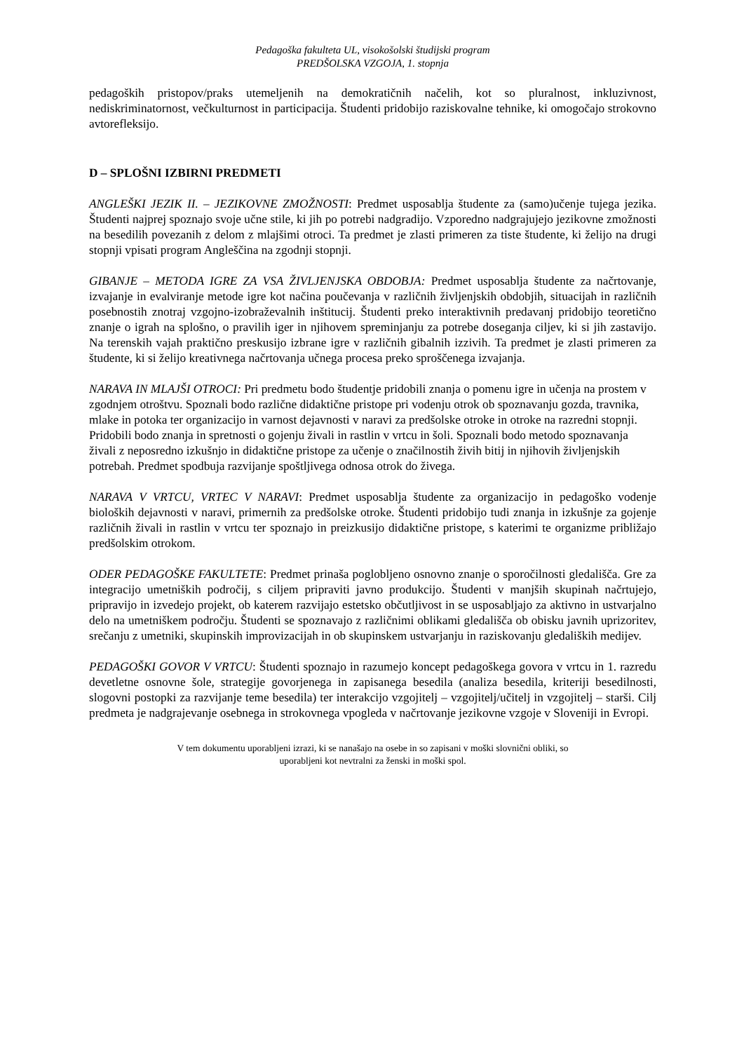Pedagoška fakulteta UL, visokošolski študijski program
PREDŠOLSKA VZGOJA, 1. stopnja
pedagoških pristopov/praks utemeljenih na demokratičnih načelih, kot so pluralnost, inkluzivnost, nediskriminatornost, večkulturnost in participacija. Študenti pridobijo raziskovalne tehnike, ki omogočajo strokovno avtorefleksijo.
D – SPLOŠNI IZBIRNI PREDMETI
ANGLEŠKI JEZIK II. – JEZIKOVNE ZMOŽNOSTI: Predmet usposablja študente za (samo)učenje tujega jezika. Študenti najprej spoznajo svoje učne stile, ki jih po potrebi nadgradijo. Vzporedno nadgrajujejo jezikovne zmožnosti na besedilih povezanih z delom z mlajšimi otroci. Ta predmet je zlasti primeren za tiste študente, ki želijo na drugi stopnji vpisati program Angleščina na zgodnji stopnji.
GIBANJE – METODA IGRE ZA VSA ŽIVLJENJSKA OBDOBJA: Predmet usposablja študente za načrtovanje, izvajanje in evalviranje metode igre kot načina poučevanja v različnih življenjskih obdobjih, situacijah in različnih posebnostih znotraj vzgojno-izobraževalnih inštitucij. Študenti preko interaktivnih predavanj pridobijo teoretično znanje o igrah na splošno, o pravilih iger in njihovem spreminjanju za potrebe doseganja ciljev, ki si jih zastavijo. Na terenskih vajah praktično preskusijo izbrane igre v različnih gibalnih izzivih. Ta predmet je zlasti primeren za študente, ki si želijo kreativnega načrtovanja učnega procesa preko sproščenega izvajanja.
NARAVA IN MLAJŠI OTROCI: Pri predmetu bodo študentje pridobili znanja o pomenu igre in učenja na prostem v zgodnjem otroštvu. Spoznali bodo različne didaktične pristope pri vodenju otrok ob spoznavanju gozda, travnika, mlake in potoka ter organizacijo in varnost dejavnosti v naravi za predšolske otroke in otroke na razredni stopnji. Pridobili bodo znanja in spretnosti o gojenju živali in rastlin v vrtcu in šoli. Spoznali bodo metodo spoznavanja živali z neposredno izkušnjo in didaktične pristope za učenje o značilnostih živih bitij in njihovih življenjskih potrebah. Predmet spodbuja razvijanje spoštljivega odnosa otrok do živega.
NARAVA V VRTCU, VRTEC V NARAVI: Predmet usposablja študente za organizacijo in pedagoško vodenje bioloških dejavnosti v naravi, primernih za predšolske otroke. Študenti pridobijo tudi znanja in izkušnje za gojenje različnih živali in rastlin v vrtcu ter spoznajo in preizkusijo didaktične pristope, s katerimi te organizme približajo predšolskim otrokom.
ODER PEDAGOŠKE FAKULTETE: Predmet prinaša poglobljeno osnovno znanje o sporočilnosti gledališča. Gre za integracijo umetniških področij, s ciljem pripraviti javno produkcijo. Študenti v manjših skupinah načrtujejo, pripravijo in izvedejo projekt, ob katerem razvijajo estetsko občutljivost in se usposabljajo za aktivno in ustvarjalno delo na umetniškem področju. Študenti se spoznavajo z različnimi oblikami gledališča ob obisku javnih uprizoritev, srečanju z umetniki, skupinskih improvizacijah in ob skupinskem ustvarjanju in raziskovanju gledaliških medijev.
PEDAGOŠKI GOVOR V VRTCU: Študenti spoznajo in razumejo koncept pedagoškega govora v vrtcu in 1. razredu devetletne osnovne šole, strategije govorjenega in zapisanega besedila (analiza besedila, kriteriji besedilnosti, slogovni postopki za razvijanje teme besedila) ter interakcijo vzgojitelj – vzgojitelj/učitelj in vzgojitelj – starši. Cilj predmeta je nadgrajevanje osebnega in strokovnega vpogleda v načrtovanje jezikovne vzgoje v Sloveniji in Evropi.
V tem dokumentu uporabljeni izrazi, ki se nanašajo na osebe in so zapisani v moški slovnični obliki, so
uporabljeni kot nevtralni za ženski in moški spol.